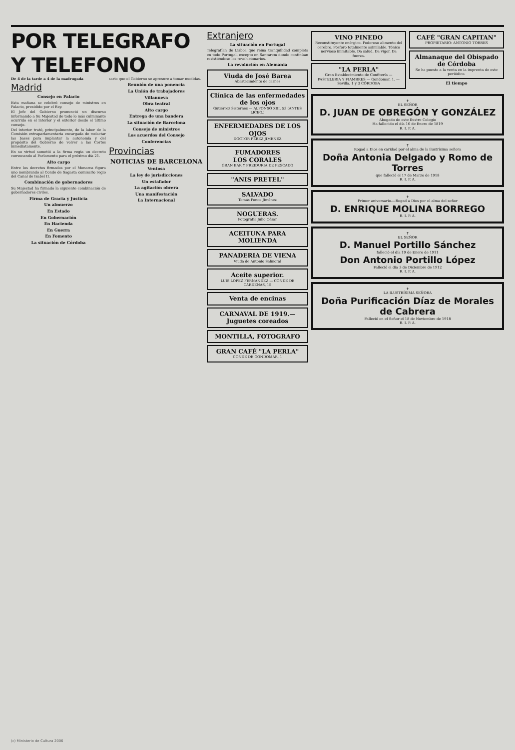POR TELEGRAFO Y TELEFONO
De 4 de la tarde a 4 de la madrugada
Madrid
Consejo en Palacio
Esta mañana se celebró consejo de ministros en Palacio, presidido por el Rey.
El Jefe del Gobierno pronunció un discurso informando a Su Majestad de todo lo más culminante ocurrido en el interior y el exterior desde el último consejo.
Del interior trató, principalmente, de la labor de la Comisión extraparlamentaria encargada de redactar las bases para implantar la autonomía y del propósito del Gobierno de volver a las Cortes inmediatamente.
En su virtud sometió a la firma regia un decreto convocando al Parlamento para el próximo día 21.
Alto cargo
Entre los decretos firmados por el Monarca figura uno nombrando al Conde de Sagasta comisario regio del Canal de Isabel II.
Combinación de gobernadores
Su Majestad ha firmado la siguiente combinación de gobernadores civiles.
Firma de Gracia y Justicia
Un almuerzo
En Estado
En Gobernación
En Hacienda
En Guerra
En Fomento
La situación de Córdoba
sario que el Gobierno se apresure a tomar medidas.
Reunión de una ponencia
La Unión de trabajadores
Villanueva
Obra teatral
Alto cargo
Entrega de una bandera
La situación de Barcelona
Consejo de ministros
Los acuerdos del Consejo
Conferencias
Provincias
NOTICIAS DE BARCELONA
Ventosa
La ley de jurisdicciones
Un estafador
La agitación obrera
Una manifestación
La Internacional
Extranjero
La situación en Portugal
Telegrafían de Lisboa que reina tranquilidad completa en todo Portugal, excepto en Santarem donde continúan resistiéndose los revolucionarios.
La revolución en Alemania
Viuda de José Barea
Abastecimiento de carnes
Clínica de las enfermedades de los ojos
Gutiérrez Sisternes — ALFONSO XIII, 53 (ANTES LICEO.)
ENFERMEDADES DE LOS OJOS
DOCTOR PÉREZ JIMENEZ
FUMADORES
LOS CORALES
GRAN BAR Y FREIDURIA DE PESCADO
"ANIS PRETEL"
SALVADO
Tomás Ponce Jiménez
NOGUERAS.
Fotografía Julio César
ACEITUNA PARA MOLIENDA
PANADERIA DE VIENA
Viuda de Antonio Salmoral
Aceite superior.
LUIS LOPEZ FERNANDEZ — CONDE DE CARDENAS, 15
Venta de encinas
CARNAVAL DE 1919.—Juguetes coreados
MONTILLA, FOTOGRAFO
GRAN CAFÉ "LA PERLA"
CONDE DE GONDOMAR, 1
VINO PINEDO
Reconstituyente enérgico. Poderoso alimento del cerebro. Fósforo totalmente asimilable. Tónico nervioso inimitable. Da salud. Da vigor. Da fuerza.
"LA PERLA"
Gran Establecimiento de Confitería — PASTELERIA Y FIAMBRES — Gondomar, 1. — Sevilla, 1 y 3 CÓRDOBA
CAFÉ "GRAN CAPITAN"
PROPIETARIO: ANTONIO TORRES
Almanaque del Obispado de Córdoba
Se ha puesto a la venta en la imprenta de este periódico.
El tiempo
✝
EL SEÑOR
D. JUAN DE OBREGÓN Y GONZÁLEZ
Abogado de este Ilustre Colegio
Ha fallecido el día 16 de Enero de 1819
R. I. P. A.
✝
Rogad a Dios en caridad por el alma de la ilustrísima señora
Doña Antonia Delgado y Romo de Torres
que falleció el 17 de Marzo de 1918
R. I. P. A.
✝
Primer aniversario.—Rogad a Dios por el alma del señor
D. ENRIQUE MOLINA BORREGO
R. I. P. A.
✝
EL SEÑOR
D. Manuel Portillo Sánchez
falleció el día 19 de Enero de 1911
Don Antonio Portillo López
Falleció el día 3 de Diciembre de 1912
R. I. P. A.
✝
LA ILUSTRÍSIMA SEÑORA
Doña Purificación Díaz de Morales de Cabrera
Falleció en el Señor el 18 de Noviembre de 1918
R. I. P. A.
(c) Ministerio de Cultura 2006